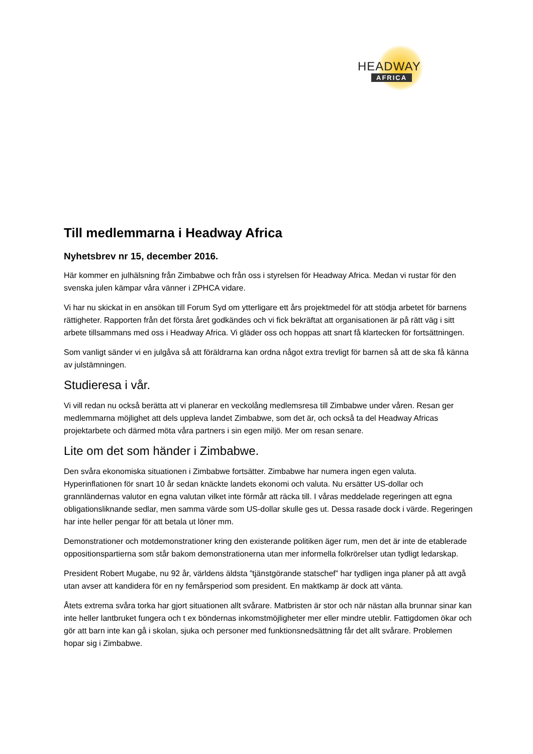HEADWAY
AFRICA
Till medlemmarna i Headway Africa
Nyhetsbrev nr 15, december 2016.
Här kommer en julhälsning från Zimbabwe och från oss i styrelsen för Headway Africa. Medan vi rustar för den svenska julen kämpar våra vänner i ZPHCA vidare.
Vi har nu skickat in en ansökan till Forum Syd om ytterligare ett års projektmedel för att stödja arbetet för barnens rättigheter. Rapporten från det första året godkändes och vi fick bekräftat att organisationen är på rätt väg i sitt arbete tillsammans med oss i Headway Africa. Vi gläder oss och hoppas att snart få klartecken för fortsättningen.
Som vanligt sänder vi en julgåva så att föräldrarna kan ordna något extra trevligt för barnen så att de ska få känna av julstämningen.
Studieresa i vår.
Vi vill redan nu också berätta att vi planerar en veckolång medlemsresa till Zimbabwe under våren. Resan ger medlemmarna möjlighet att dels uppleva landet Zimbabwe, som det är, och också ta del Headway Africas projektarbete och därmed möta våra partners i sin egen miljö. Mer om resan senare.
Lite om det som händer i Zimbabwe.
Den svåra ekonomiska situationen i Zimbabwe fortsätter. Zimbabwe har numera ingen egen valuta. Hyperinflationen för snart 10 år sedan knäckte landets ekonomi och valuta. Nu ersätter US-dollar och grannländernas valutor en egna valutan vilket inte förmår att räcka till. I våras meddelade regeringen att egna obligationsliknande sedlar, men samma värde som US-dollar skulle ges ut. Dessa rasade dock i värde. Regeringen har inte heller pengar för att betala ut löner mm.
Demonstrationer och motdemonstrationer kring den existerande politiken äger rum, men det är inte de etablerade oppositionspartierna som står bakom demonstrationerna utan mer informella folkrörelser utan tydligt ledarskap.
President Robert Mugabe, nu 92 år, världens äldsta ”tjänstgörande statschef” har tydligen inga planer på att avgå utan avser att kandidera för en ny femårsperiod som president. En maktkamp är dock att vänta.
Åtets extrema svåra torka har gjort situationen allt svårare. Matbristen är stor och när nästan alla brunnar sinar kan inte heller lantbruket fungera och t ex böndernas inkomstmöjligheter mer eller mindre uteblir. Fattigdomen ökar och gör att barn inte kan gå i skolan, sjuka och personer med funktionsnedsättning får det allt svårare. Problemen hopar sig i Zimbabwe.